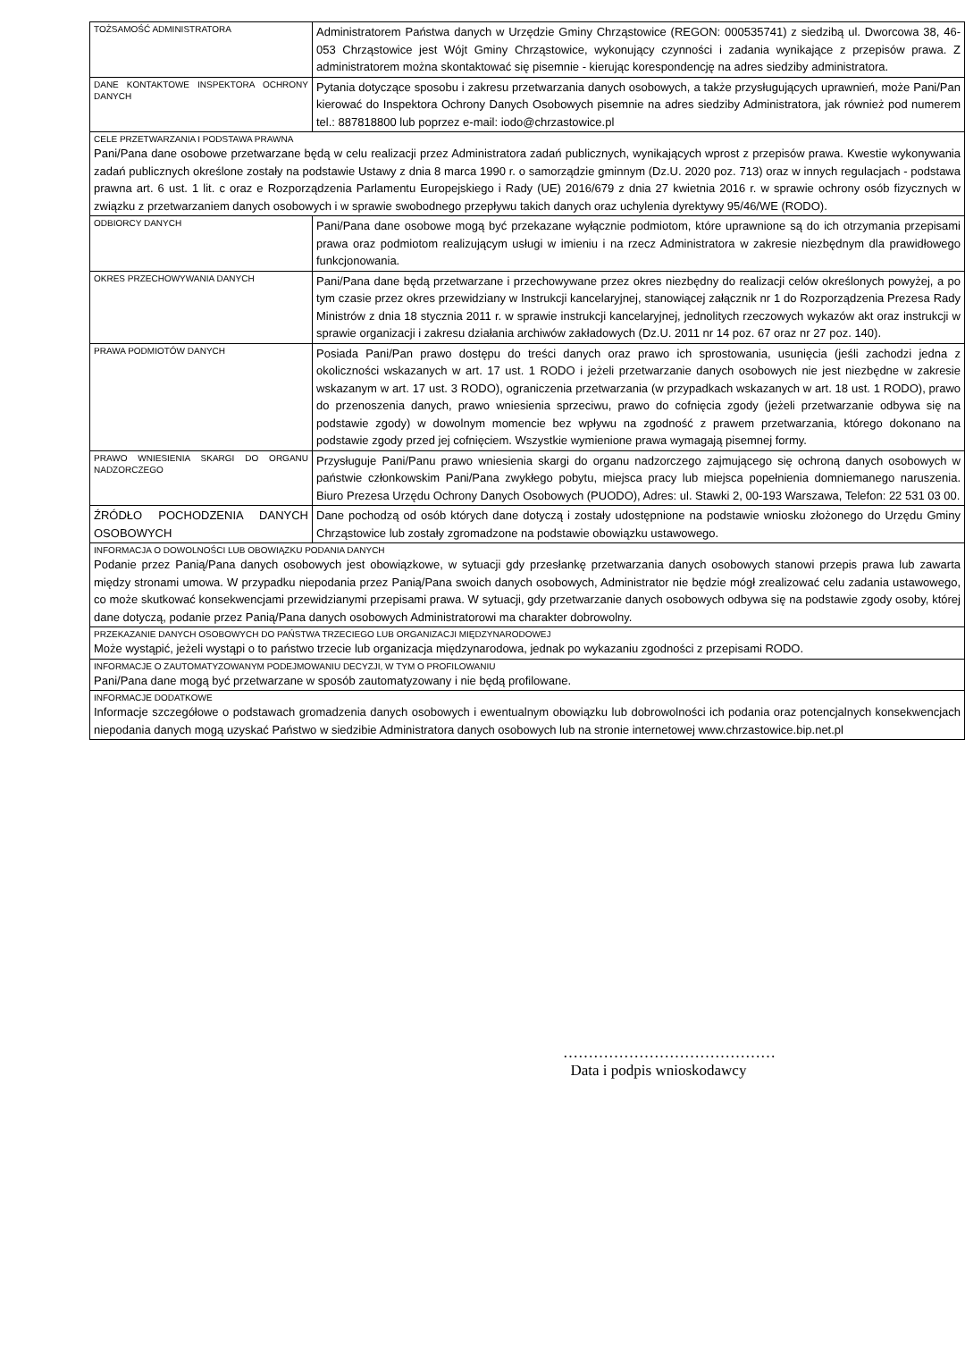| TOŻSAMOŚĆ ADMINISTRATORA | Administratorem Państwa danych w Urzędzie Gminy Chrząstowice (REGON: 000535741) z siedzibą ul. Dworcowa 38, 46-053 Chrząstowice jest Wójt Gminy Chrząstowice, wykonujący czynności i zadania wynikające z przepisów prawa. Z administratorem można skontaktować się pisemnie - kierując korespondencję na adres siedziby administratora. |
| DANE KONTAKTOWE INSPEKTORA OCHRONY DANYCH | Pytania dotyczące sposobu i zakresu przetwarzania danych osobowych, a także przysługujących uprawnień, może Pani/Pan kierować do Inspektora Ochrony Danych Osobowych pisemnie na adres siedziby Administratora, jak również pod numerem tel.: 887818800 lub poprzez e-mail: iodo@chrzastowice.pl |
| CELE PRZETWARZANIA I PODSTAWA PRAWNA Pani/Pana dane osobowe przetwarzane będą w celu realizacji przez Administratora zadań publicznych, wynikających wprost z przepisów prawa. Kwestie wykonywania zadań publicznych określone zostały na podstawie Ustawy z dnia 8 marca 1990 r. o samorządzie gminnym (Dz.U. 2020 poz. 713) oraz w innych regulacjach - podstawa prawna art. 6 ust. 1 lit. c oraz e Rozporządzenia Parlamentu Europejskiego i Rady (UE) 2016/679 z dnia 27 kwietnia 2016 r. w sprawie ochrony osób fizycznych w związku z przetwarzaniem danych osobowych i w sprawie swobodnego przepływu takich danych oraz uchylenia dyrektywy 95/46/WE (RODO). | |
| ODBIORCY DANYCH | Pani/Pana dane osobowe mogą być przekazane wyłącznie podmiotom, które uprawnione są do ich otrzymania przepisami prawa oraz podmiotom realizującym usługi w imieniu i na rzecz Administratora w zakresie niezbędnym dla prawidłowego funkcjonowania. |
| OKRES PRZECHOWYWANIA DANYCH | Pani/Pana dane będą przetwarzane i przechowywane przez okres niezbędny do realizacji celów określonych powyżej, a po tym czasie przez okres przewidziany w Instrukcji kancelaryjnej, stanowiącej załącznik nr 1 do Rozporządzenia Prezesa Rady Ministrów z dnia 18 stycznia 2011 r. w sprawie instrukcji kancelaryjnej, jednolitych rzeczowych wykazów akt oraz instrukcji w sprawie organizacji i zakresu działania archiwów zakładowych (Dz.U. 2011 nr 14 poz. 67 oraz nr 27 poz. 140). |
| PRAWA PODMIOTÓW DANYCH | Posiada Pani/Pan prawo dostępu do treści danych oraz prawo ich sprostowania, usunięcia (jeśli zachodzi jedna z okoliczności wskazanych w art. 17 ust. 1 RODO i jeżeli przetwarzanie danych osobowych nie jest niezbędne w zakresie wskazanym w art. 17 ust. 3 RODO), ograniczenia przetwarzania (w przypadkach wskazanych w art. 18 ust. 1 RODO), prawo do przenoszenia danych, prawo wniesienia sprzeciwu, prawo do cofnięcia zgody (jeżeli przetwarzanie odbywa się na podstawie zgody) w dowolnym momencie bez wpływu na zgodność z prawem przetwarzania, którego dokonano na podstawie zgody przed jej cofnięciem. Wszystkie wymienione prawa wymagają pisemnej formy. |
| PRAWO WNIESIENIA SKARGI DO ORGANU NADZORCZEGO | Przysługuje Pani/Panu prawo wniesienia skargi do organu nadzorczego zajmującego się ochroną danych osobowych w państwie członkowskim Pani/Pana zwykłego pobytu, miejsca pracy lub miejsca popełnienia domniemanego naruszenia. Biuro Prezesa Urzędu Ochrony Danych Osobowych (PUODO), Adres: ul. Stawki 2, 00-193 Warszawa, Telefon: 22 531 03 00. |
| ŹRÓDŁO POCHODZENIA DANYCH OSOBOWYCH | Dane pochodzą od osób których dane dotyczą i zostały udostępnione na podstawie wniosku złożonego do Urzędu Gminy Chrząstowice lub zostały zgromadzone na podstawie obowiązku ustawowego. |
| INFORMACJA O DOWOLNOŚCI LUB OBOWIĄZKU PODANIA DANYCH Podanie przez Panią/Pana danych osobowych jest obowiązkowe, w sytuacji gdy przesłankę przetwarzania danych osobowych stanowi przepis prawa lub zawarta między stronami umowa. W przypadku niepodania przez Panią/Pana swoich danych osobowych, Administrator nie będzie mógł zrealizować celu zadania ustawowego, co może skutkować konsekwencjami przewidzianymi przepisami prawa. W sytuacji, gdy przetwarzanie danych osobowych odbywa się na podstawie zgody osoby, której dane dotyczą, podanie przez Panią/Pana danych osobowych Administratorowi ma charakter dobrowolny. | |
| PRZEKAZANIE DANYCH OSOBOWYCH DO PAŃSTWA TRZECIEGO LUB ORGANIZACJI MIĘDZYNARODOWEJ Może wystąpić, jeżeli wystąpi o to państwo trzecie lub organizacja międzynarodowa, jednak po wykazaniu zgodności z przepisami RODO. | |
| INFORMACJE O ZAUTOMATYZOWANYM PODEJMOWANIU DECYZJI, W TYM O PROFILOWANIU Pani/Pana dane mogą być przetwarzane w sposób zautomatyzowany i nie będą profilowane. | |
| INFORMACJE DODATKOWE Informacje szczegółowe o podstawach gromadzenia danych osobowych i ewentualnym obowiązku lub dobrowolności ich podania oraz potencjalnych konsekwencjach niepodania danych mogą uzyskać Państwo w siedzibie Administratora danych osobowych lub na stronie internetowej www.chrzastowice.bip.net.pl | |
……………………………………
Data i podpis wnioskodawcy